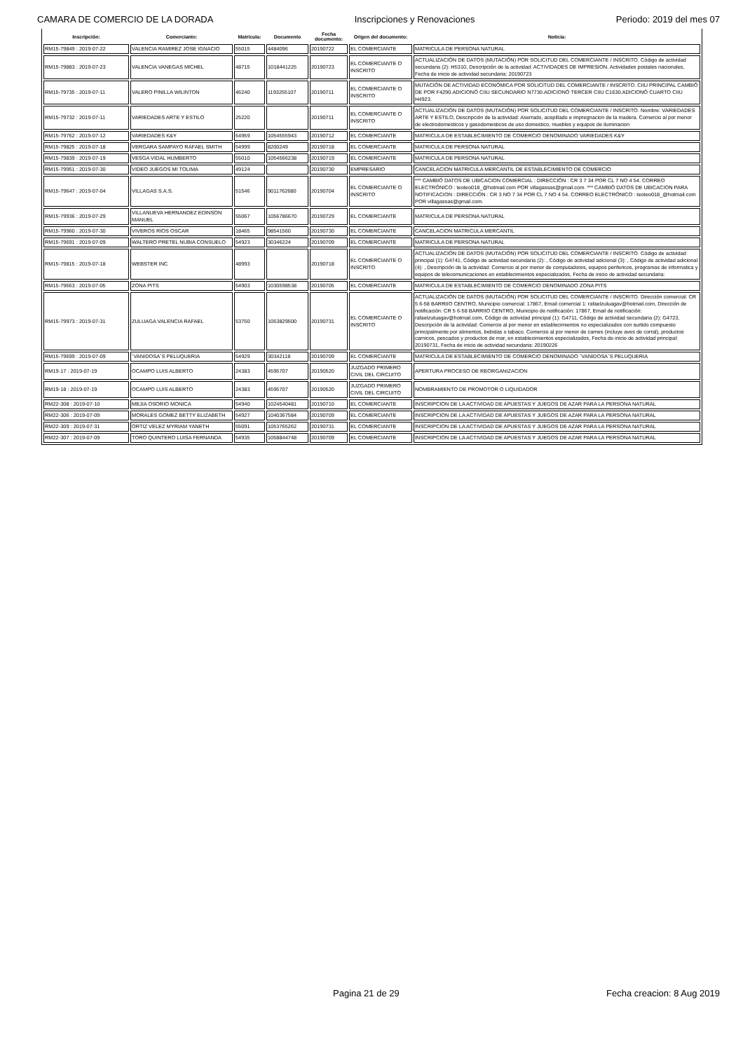CAMARA DE COMERCIO DE LA DORADA Inscripciones y Renovaciones Periodo: 2019 del mes 07
| Inscripción: | Comerciante: | Matricula: | Documento | Fecha documento: | Origen del documento: | Noticia: |
| --- | --- | --- | --- | --- | --- | --- |
| RM15-79849 : 2019-07-22 | VALENCIA RAMIREZ JOSE IGNACIO | 55015 | 4484096 | 20190722 | EL COMERCIANTE | MATRICULA DE PERSONA NATURAL |
| RM15-79883 : 2019-07-23 | VALENCIA VANEGAS MICHEL | 48715 | 1018441225 | 20190723 | EL COMERCIANTE O INSCRITO | ACTUALIZACIÓN DE DATOS (MUTACIÓN) POR SOLICITUD DEL COMERCIANTE / INSCRITO. Código de actividad secundaria (2): H5310, Descripción de la actividad: ACTIVIDADES DE IMPRESION. Actividades postales nacionales, Fecha de inicio de actividad secundaria: 20190723 |
| RM15-79735 : 2019-07-11 | VALERO PINILLA WILINTON | 46240 | 1193255107 | 20190711 | EL COMERCIANTE O INSCRITO | MUTACIÓN DE ACTIVIDAD ECONÓMICA POR SOLICITUD DEL COMERCIANTE / INSCRITO. CIIU PRINCIPAL CAMBIÓ DE POR F4290.ADICIONÓ CIIU SECUNDARIO N7730.ADICIONÓ TERCER CIIU C1630.ADICIONÓ CUARTO CIIU H4923. |
| RM15-79732 : 2019-07-11 | VARIEDADES ARTE Y ESTILO | 25220 | | 20190711 | EL COMERCIANTE O INSCRITO | ACTUALIZACIÓN DE DATOS (MUTACIÓN) POR SOLICITUD DEL COMERCIANTE / INSCRITO. Nombre: VARIEDADES ARTE Y ESTILO, Descripción de la actividad: Aserrado, acepillado e impregnacion de la madera. Comercio al por menor de electrodomesticos y gasodomesticos de uso domestico, muebles y equipos de iluminacion |
| RM15-79762 : 2019-07-12 | VARIEDADES K&Y | 54959 | 1054555943 | 20190712 | EL COMERCIANTE | MATRICULA DE ESTABLECIMIENTO DE COMERCIO DENOMINADO VARIEDADES K&Y |
| RM15-79825 : 2019-07-18 | VERGARA SAMPAYO RAFAEL SMITH | 54999 | 8200249 | 20190718 | EL COMERCIANTE | MATRICULA DE PERSONA NATURAL |
| RM15-79839 : 2019-07-19 | VESGA VIDAL HUMBERTO | 55010 | 1054566238 | 20190719 | EL COMERCIANTE | MATRICULA DE PERSONA NATURAL |
| RM15-79951 : 2019-07-30 | VIDEO JUEGOS MI TOLIMA | 49124 | | 20190730 | EMPRESARIO | CANCELACION MATRICULA MERCANTIL DE ESTABLECIMIENTO DE COMERCIO |
| RM15-79647 : 2019-07-04 | VILLAGAS S.A.S. | 51546 | 9011762680 | 20190704 | EL COMERCIANTE O INSCRITO | *** CAMBIÓ DATOS DE UBICACION COMERCIAL : DIRECCIÓN : CR 3 7 34 POR CL 7 NO 4 54. CORREO ELECTRÓNICO : teoteo018_@hotmail.com POR villagassas@gmail.com. *** CAMBIÓ DATOS DE UBICACION PARA NOTIFICACION : DIRECCIÓN : CR 3 NO 7 34 POR CL 7 NO 4 54. CORREO ELECTRÓNICO : teoteo018_@hotmail.com POR villagassas@gmail.com. |
| RM15-79936 : 2019-07-29 | VILLANUEVA HERNANDEZ EDINSON MANUEL | 55067 | 1056786670 | 20190729 | EL COMERCIANTE | MATRICULA DE PERSONA NATURAL |
| RM15-79960 : 2019-07-30 | VIVEROS RIOS OSCAR | 18465 | 98541560 | 20190730 | EL COMERCIANTE | CANCELACION MATRICULA MERCANTIL |
| RM15-79691 : 2019-07-09 | WALTERO PRETEL NUBIA CONSUELO | 54923 | 30346224 | 20190709 | EL COMERCIANTE | MATRICULA DE PERSONA NATURAL |
| RM15-79815 : 2019-07-18 | WEBSTER INC | 48993 | | 20190718 | EL COMERCIANTE O INSCRITO | ACTUALIZACIÓN DE DATOS (MUTACIÓN) POR SOLICITUD DEL COMERCIANTE / INSCRITO. Código de actividad principal (1): G4741, Código de actividad secundaria (2): , Código de actividad adicional (3): , Código de actividad adicional (4): , Descripción de la actividad: Comercio al por menor de computadores, equipos perifericos, programas de informatica y equipos de telecomunicaciones en establecimientos especializados, Fecha de inicio de actividad secundaria: |
| RM15-79663 : 2019-07-05 | ZONA PITS | 54903 | 1030598538 | 20190705 | EL COMERCIANTE | MATRICULA DE ESTABLECIMIENTO DE COMERCIO DENOMINADO ZONA PITS |
| RM15-79973 : 2019-07-31 | ZULUAGA VALENCIA RAFAEL | 53750 | 1053829500 | 20190731 | EL COMERCIANTE O INSCRITO | ACTUALIZACIÓN DE DATOS (MUTACIÓN) POR SOLICITUD DEL COMERCIANTE / INSCRITO. Dirección comercial: CR 5 6-58 BARRIIO CENTRO, Municipio comercial: 17867, Email comercial 1: rafaelzuluagav@hotmail.com, Dirección de notificación: CR 5 6-58 BARRIIO CENTRO, Municipio de notificación: 17867, Email de notificación: rafaelzuluagav@hotmail.com, Código de actividad principal (1): G4711, Código de actividad secundaria (2): G4723, Descripción de la actividad: Comercio al por menor en establecimientos no especializados con surtido compuesto principalmente por alimentos, bebidas o tabaco. Comercio al por menor de carnes (incluye aves de corral), productos carnicos, pescados y productos de mar, en establecimientos especializados, Fecha de inicio de actividad principal: 20190731, Fecha de inicio de actividad secundaria: 20190226 |
| RM15-79699 : 2019-07-09 | ´VANIDOSA´S PELUQUERIA | 54929 | 30342118 | 20190709 | EL COMERCIANTE | MATRICULA DE ESTABLECIMIENTO DE COMERCIO DENOMINADO ´VANIDOSA´S PELUQUERIA |
| RM19-17 : 2019-07-19 | OCAMPO LUIS ALBERTO | 24383 | 4595707 | 20190520 | JUZGADO PRIMERO CIVIL DEL CIRCUITO | APERTURA PROCESO DE REORGANIZACION |
| RM19-18 : 2019-07-19 | OCAMPO LUIS ALBERTO | 24383 | 4595707 | 20190520 | JUZGADO PRIMERO CIVIL DEL CIRCUITO | NOMBRAMIENTO DE PROMOTOR O LIQUIDADOR |
| RM22-308 : 2019-07-10 | MEJIA OSORIO MONICA | 54940 | 1024540481 | 20190710 | EL COMERCIANTE | INSCRIPCION DE LA ACTIVIDAD DE APUESTAS Y JUEGOS DE AZAR PARA LA PERSONA NATURAL |
| RM22-306 : 2019-07-09 | MORALES GOMEZ BETTY ELIZABETH | 54927 | 1040367584 | 20190709 | EL COMERCIANTE | INSCRIPCION DE LA ACTIVIDAD DE APUESTAS Y JUEGOS DE AZAR PARA LA PERSONA NATURAL |
| RM22-309 : 2019-07-31 | ORTIZ VELEZ MYRIAM YANETH | 55091 | 1053765262 | 20190731 | EL COMERCIANTE | INSCRIPCION DE LA ACTIVIDAD DE APUESTAS Y JUEGOS DE AZAR PARA LA PERSONA NATURAL |
| RM22-307 : 2019-07-09 | TORO QUINTERO LUISA FERNANDA | 54935 | 1058844748 | 20190709 | EL COMERCIANTE | INSCRIPCION DE LA ACTIVIDAD DE APUESTAS Y JUEGOS DE AZAR PARA LA PERSONA NATURAL |
Pagina 21 de 29 Fecha creacion: 8 Aug 2019